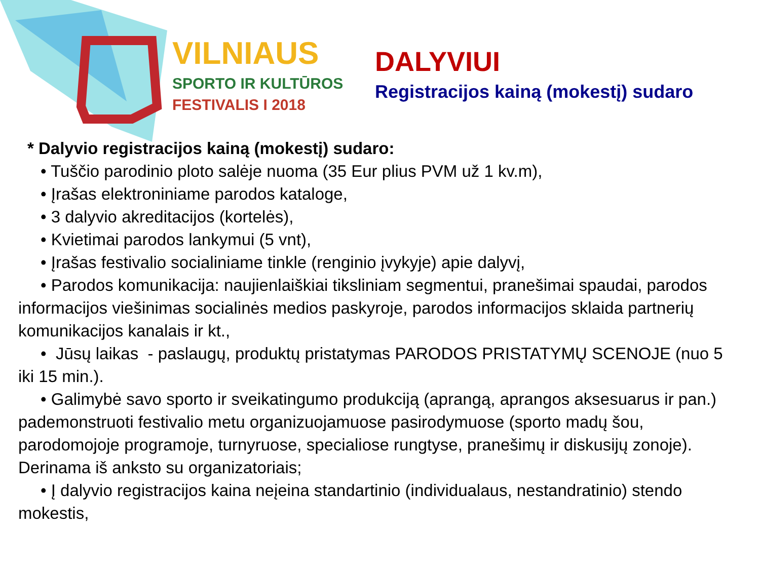VILNIAUS
SPORTO IR KULTŪROS
FESTIVALIS I 2018
DALYVIUI
Registracijos kainą (mokestį) sudaro
* Dalyvio registracijos kainą (mokestį) sudaro:
• Tuščio parodinio ploto salėje nuoma (35 Eur plius PVM už 1 kv.m),
• Įrašas elektroniniame parodos kataloge,
• 3 dalyvio akreditacijos (kortelės),
• Kvietimai parodos lankymui (5 vnt),
• Įrašas festivalio socialiniame tinkle (renginio įvykyje) apie dalyvį,
• Parodos komunikacija: naujienlaiškiai tiksliniam segmentui, pranešimai spaudai, parodos informacijos viešinimas socialinės medios paskyroje, parodos informacijos sklaida partnerių komunikacijos kanalais ir kt.,
• Jūsų laikas - paslaugų, produktų pristatymas PARODOS PRISTATYMŲ SCENOJE (nuo 5 iki 15 min.).
• Galimybė savo sporto ir sveikatingumo produkciją (aprangą, aprangos aksesuarus ir pan.) pademonstruoti festivalio metu organizuojamuose pasirodymuose (sporto madų šou, parodomojoje programoje, turnyruose, specialiose rungtyse, pranešimų ir diskusijų zonoje). Derinama iš anksto su organizatoriais;
• Į dalyvio registracijos kaina neįeina standartinio (individualaus, nestandratinio) stendo mokestis,